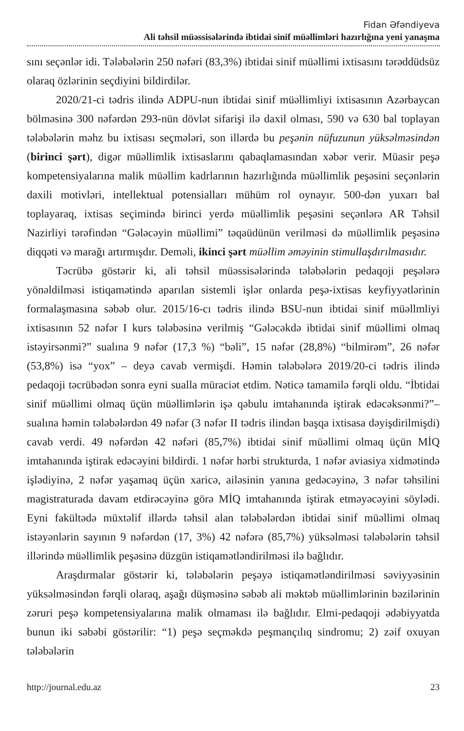Fidan Əfəndiyeva
Ali təhsil müəssisələrində ibtidai sinif müəllimləri hazırlığına yeni yanaşma
sını seçənlər idi. Tələbələrin 250 nəfəri (83,3%) ibtidai sinif müəllimi ixtisasını tərəddüdsüz olaraq özlərinin seçdiyini bildirdilər.
2020/21-ci tədris ilində ADPU-nun ibtidai sinif müəllimliyi ixtisasının Azərbaycan bölməsinə 300 nəfərdən 293-nün dövlət sifarişi ilə daxil olması, 590 və 630 bal toplayan tələbələrin məhz bu ixtisası seçmələri, son illərdə bu peşənin nüfuzunun yüksəlməsindən (birinci şərt), digər müəllimlik ixtisaslarını qabaqlamasından xəbər verir. Müasir peşə kompetensiyalarına malik müəllim kadrlarının hazırlığında müəllimlik peşəsini seçənlərin daxili motivləri, intellektual potensialları mühüm rol oynayır. 500-dən yuxarı bal toplayaraq, ixtisas seçimində birinci yerdə müəllimlik peşəsini seçənlərə AR Təhsil Nazirliyi tərəfindən “Gələcəyin müəllimi” təqaüdünün verilməsi də müəllimlik peşəsinə diqqəti və marağı artırmışdır. Deməli, ikinci şərt müəllim əməyinin stimullaşdırılmasıdır.
Təcrübə göstərir ki, ali təhsil müəssisələrində tələbələrin pedaqoji peşələrə yönəldilməsi istiqamətində aparılan sistemli işlər onlarda peşə-ixtisas keyfiyyətlərinin formalaşmasına səbəb olur. 2015/16-cı tədris ilində BSU-nun ibtidai sinif müəllmliyi ixtisasının 52 nəfər I kurs tələbəsinə verilmiş “Gələcəkdə ibtidai sinif müəllimi olmaq istəyirsənmi?” sualına 9 nəfər (17,3 %) “bəli”, 15 nəfər (28,8%) “bilmirəm”, 26 nəfər (53,8%) isə “yox” – deyə cavab vermişdi. Həmin tələbələrə 2019/20-ci tədris ilində pedaqoji təcrübədən sonra eyni sualla müraciət etdim. Nəticə tamamilə fərqli oldu. “İbtidai sinif müəllimi olmaq üçün müəllimlərin işə qəbulu imtahanında iştirak edəcəksənmi?”– sualına həmin tələbələrdən 49 nəfər (3 nəfər II tədris ilindən başqa ixtisasa dəyişdirilmişdi) cavab verdi. 49 nəfərdən 42 nəfəri (85,7%) ibtidai sinif müəllimi olmaq üçün MİQ imtahanında iştirak edəcəyini bildirdi. 1 nəfər hərbi strukturda, 1 nəfər aviasiya xidmətində işlədiyinə, 2 nəfər yaşamaq üçün xaricə, ailəsinin yanına gedəcəyinə, 3 nəfər təhsilini magistraturada davam etdirəcəyinə görə MİQ imtahanında iştirak etməyəcəyini söylədi. Eyni fakültədə müxtəlif illərdə təhsil alan tələbələrdən ibtidai sinif müəllimi olmaq istəyənlərin sayının 9 nəfərdən (17, 3%) 42 nəfərə (85,7%) yüksəlməsi tələbələrin təhsil illərində müəllimlik peşəsinə düzgün istiqamətləndirilməsi ilə bağlıdır.
Araşdırmalar göstərir ki, tələbələrin peşəyə istiqamətləndirilməsi səviyyəsinin yüksəlməsindən fərqli olaraq, aşağı düşməsinə səbəb ali məktəb müəllimlərinin bəzilərinin zəruri peşə kompetensiyalarına malik olmaması ilə bağlıdır. Elmi-pedaqoji ədəbiyyatda bunun iki səbəbi göstərilir: “1) peşə seçməkdə peşmançılıq sindromu; 2) zəif oxuyan tələbələrin
http://journal.edu.az 23